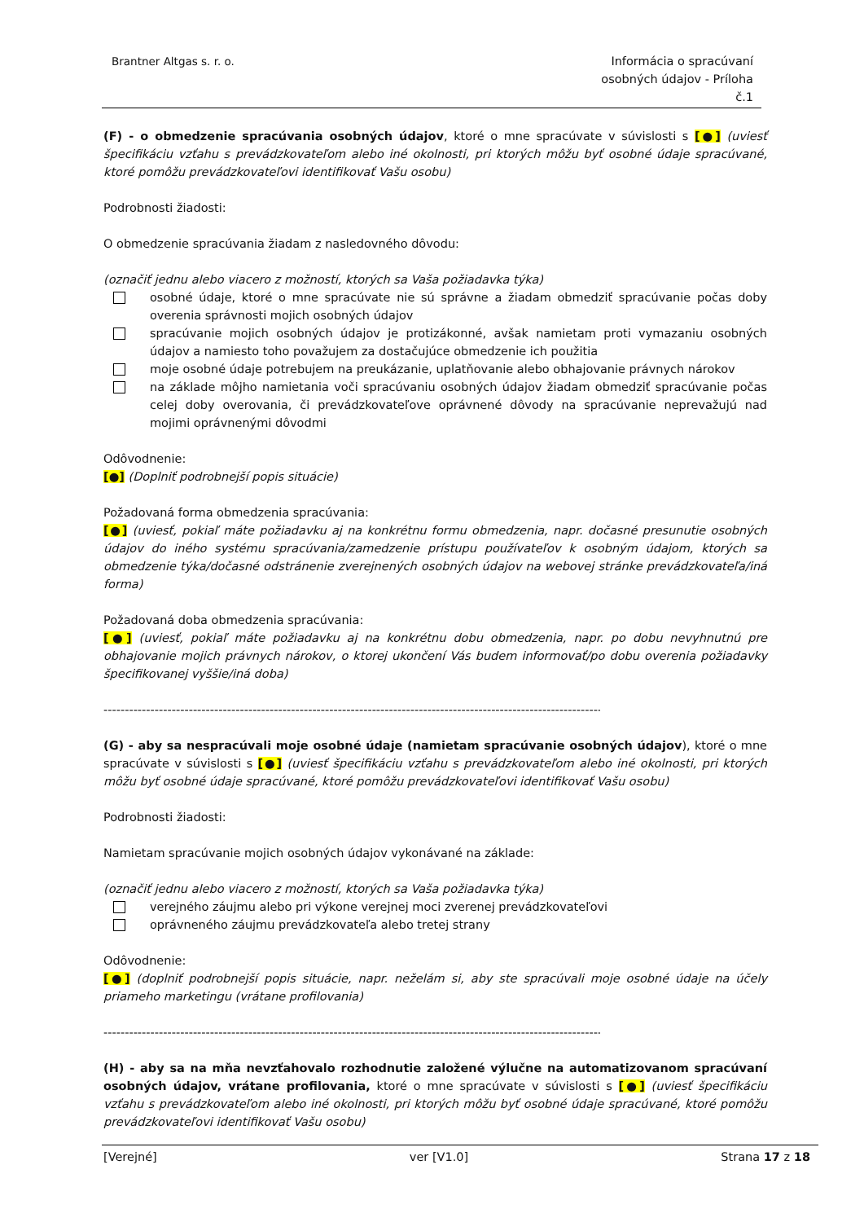Brantner Altgas s. r. o. Informácia o spracúvaní osobných údajov - Príloha č.1
(F) - o obmedzenie spracúvania osobných údajov, ktoré o mne spracúvate v súvislosti s [●] (uviesť špecifikáciu vzťahu s prevádzkovateľom alebo iné okolnosti, pri ktorých môžu byť osobné údaje spracúvané, ktoré pomôžu prevádzkovateľovi identifikovať Vašu osobu)
Podrobnosti žiadosti:
O obmedzenie spracúvania žiadam z nasledovného dôvodu:
(označiť jednu alebo viacero z možností, ktorých sa Vaša požiadavka týka)
osobné údaje, ktoré o mne spracúvate nie sú správne a žiadam obmedziť spracúvanie počas doby overenia správnosti mojich osobných údajov
spracúvanie mojich osobných údajov je protizákonné, avšak namietam proti vymazaniu osobných údajov a namiesto toho považujem za dostačujúce obmedzenie ich použitia
moje osobné údaje potrebujem na preukázanie, uplatňovanie alebo obhajovanie právnych nárokov
na základe môjho namietania voči spracúvaniu osobných údajov žiadam obmedziť spracúvanie počas celej doby overovania, či prevádzkovateľove oprávnené dôvody na spracúvanie neprevažujú nad mojimi oprávnenými dôvodmi
Odôvodnenie:
[●] (Doplniť podrobnejší popis situácie)
Požadovaná forma obmedzenia spracúvania:
[●] (uviesť, pokiaľ máte požiadavku aj na konkrétnu formu obmedzenia, napr. dočasné presunutie osobných údajov do iného systému spracúvania/zamedzenie prístupu používateľov k osobným údajom, ktorých sa obmedzenie týka/dočasné odstránenie zverejnených osobných údajov na webovej stránke prevádzkovateľa/iná forma)
Požadovaná doba obmedzenia spracúvania:
[●] (uviesť, pokiaľ máte požiadavku aj na konkrétnu dobu obmedzenia, napr. po dobu nevyhnutnú pre obhajovanie mojich právnych nárokov, o ktorej ukončení Vás budem informovať/po dobu overenia požiadavky špecifikovanej vyššie/iná doba)
------------------------------------------------------------------------------------------------------------------------
(G) - aby sa nespracúvali moje osobné údaje (namietam spracúvanie osobných údajov), ktoré o mne spracúvate v súvislosti s [●] (uviesť špecifikáciu vzťahu s prevádzkovateľom alebo iné okolnosti, pri ktorých môžu byť osobné údaje spracúvané, ktoré pomôžu prevádzkovateľovi identifikovať Vašu osobu)
Podrobnosti žiadosti:
Namietam spracúvanie mojich osobných údajov vykonávané na základe:
(označiť jednu alebo viacero z možností, ktorých sa Vaša požiadavka týka)
verejného záujmu alebo pri výkone verejnej moci zverenej prevádzkovateľovi
oprávneného záujmu prevádzkovateľa alebo tretej strany
Odôvodnenie:
[●] (doplniť podrobnejší popis situácie, napr. neželám si, aby ste spracúvali moje osobné údaje na účely priameho marketingu (vrátane profilovania)
------------------------------------------------------------------------------------------------------------------------
(H) - aby sa na mňa nevzťahovalo rozhodnutie založené výlučne na automatizovanom spracúvaní osobných údajov, vrátane profilovania, ktoré o mne spracúvate v súvislosti s [●] (uviesť špecifikáciu vzťahu s prevádzkovateľom alebo iné okolnosti, pri ktorých môžu byť osobné údaje spracúvané, ktoré pomôžu prevádzkovateľovi identifikovať Vašu osobu)
[Verejné] ver [V1.0] Strana 17 z 18